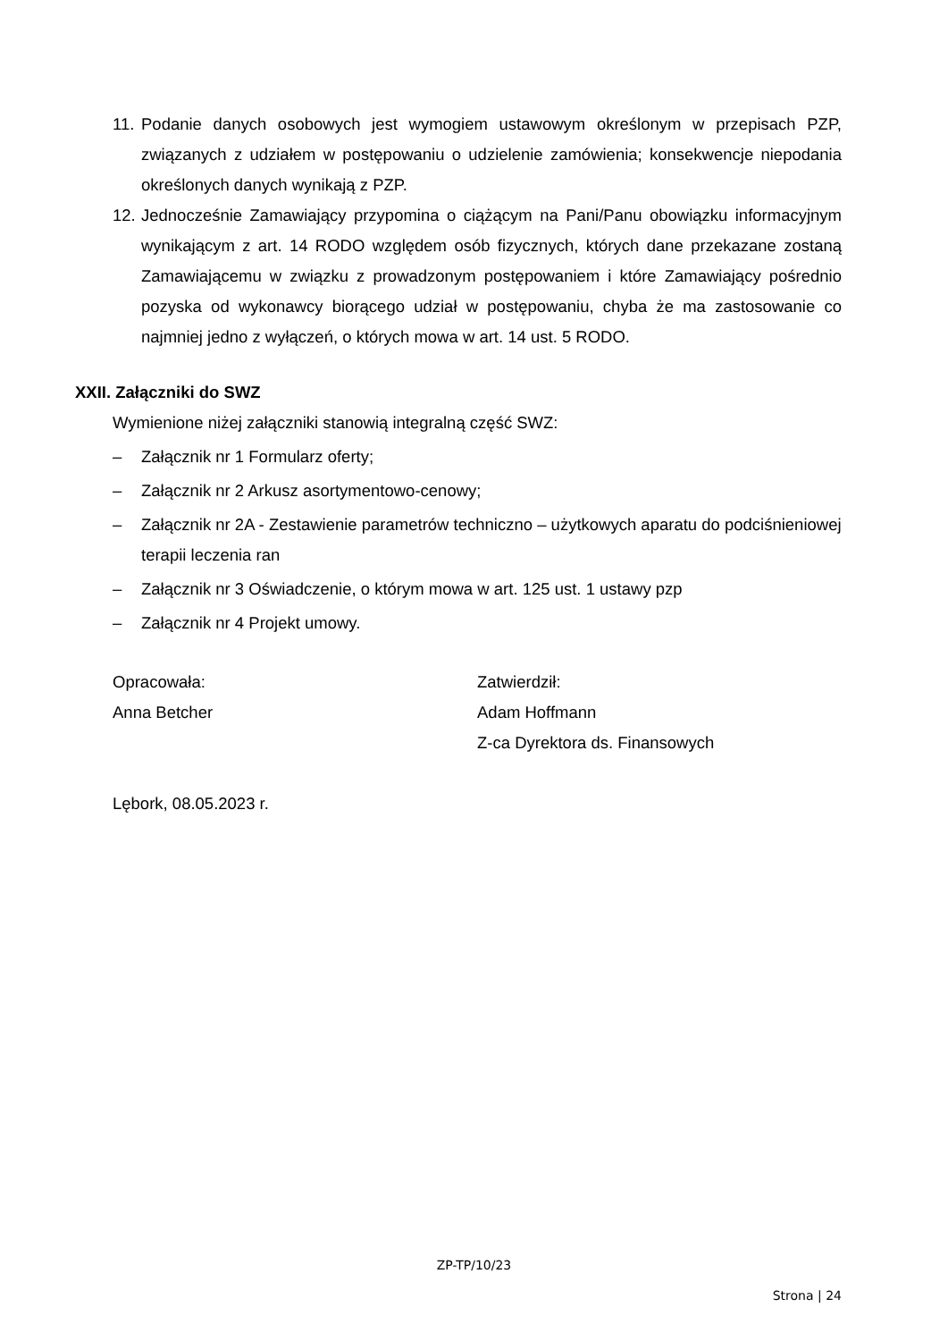11. Podanie danych osobowych jest wymogiem ustawowym określonym w przepisach PZP, związanych z udziałem w postępowaniu o udzielenie zamówienia; konsekwencje niepodania określonych danych wynikają z PZP.
12. Jednocześnie Zamawiający przypomina o ciążącym na Pani/Panu obowiązku informacyjnym wynikającym z art. 14 RODO względem osób fizycznych, których dane przekazane zostaną Zamawiającemu w związku z prowadzonym postępowaniem i które Zamawiający pośrednio pozyska od wykonawcy biorącego udział w postępowaniu, chyba że ma zastosowanie co najmniej jedno z wyłączeń, o których mowa w art. 14 ust. 5 RODO.
XXII. Załączniki do SWZ
Wymienione niżej załączniki stanowią integralną część SWZ:
– Załącznik nr 1 Formularz oferty;
– Załącznik nr 2 Arkusz asortymentowo-cenowy;
– Załącznik nr 2A - Zestawienie parametrów techniczno – użytkowych aparatu do podciśnieniowej terapii leczenia ran
– Załącznik nr 3 Oświadczenie, o którym mowa w art. 125 ust. 1 ustawy pzp
– Załącznik nr 4 Projekt umowy.
Opracowała:
Anna Betcher
Zatwierdził:
Adam Hoffmann
Z-ca Dyrektora ds. Finansowych
Lębork, 08.05.2023 r.
ZP-TP/10/23
Strona | 24